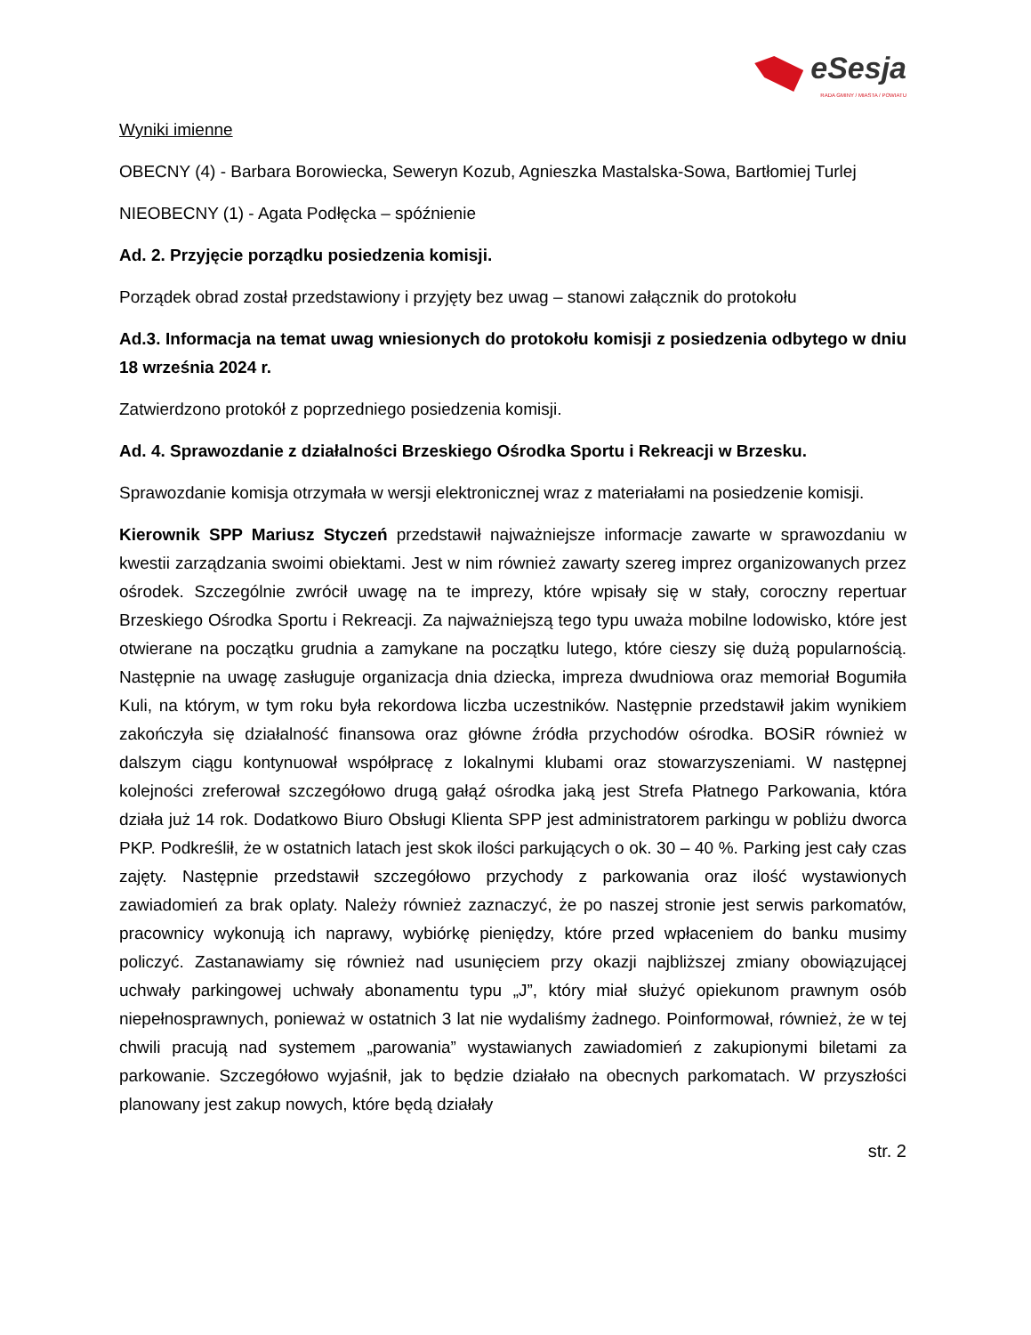eSesja
RADA GMINY / MIASTA / POWIATU
Wyniki imienne
OBECNY (4) - Barbara Borowiecka, Seweryn Kozub, Agnieszka Mastalska-Sowa, Bartłomiej Turlej
NIEOBECNY (1) - Agata Podłęcka – spóźnienie
Ad. 2. Przyjęcie porządku posiedzenia komisji.
Porządek obrad został przedstawiony i przyjęty bez uwag – stanowi załącznik do protokołu
Ad.3. Informacja na temat uwag wniesionych do protokołu komisji z posiedzenia odbytego w dniu 18 września 2024 r.
Zatwierdzono protokół z poprzedniego posiedzenia komisji.
Ad. 4. Sprawozdanie z działalności Brzeskiego Ośrodka Sportu i Rekreacji w Brzesku.
Sprawozdanie komisja otrzymała w wersji elektronicznej wraz z materiałami na posiedzenie komisji.
Kierownik SPP Mariusz Styczeń przedstawił najważniejsze informacje zawarte w sprawozdaniu w kwestii zarządzania swoimi obiektami. Jest w nim również zawarty szereg imprez organizowanych przez ośrodek. Szczególnie zwrócił uwagę na te imprezy, które wpisały się w stały, coroczny repertuar Brzeskiego Ośrodka Sportu i Rekreacji. Za najważniejszą tego typu uważa mobilne lodowisko, które jest otwierane na początku grudnia a zamykane na początku lutego, które cieszy się dużą popularnością. Następnie na uwagę zasługuje organizacja dnia dziecka, impreza dwudniowa oraz memoriał Bogumiła Kuli, na którym, w tym roku była rekordowa liczba uczestników. Następnie przedstawił jakim wynikiem zakończyła się działalność finansowa oraz główne źródła przychodów ośrodka. BOSiR również w dalszym ciągu kontynuował współpracę z lokalnymi klubami oraz stowarzyszeniami. W następnej kolejności zreferował szczegółowo drugą gałąź ośrodka jaką jest Strefa Płatnego Parkowania, która działa już 14 rok. Dodatkowo Biuro Obsługi Klienta SPP jest administratorem parkingu w pobliżu dworca PKP. Podkreślił, że w ostatnich latach jest skok ilości parkujących o ok. 30 – 40 %. Parking jest cały czas zajęty. Następnie przedstawił szczegółowo przychody z parkowania oraz ilość wystawionych zawiadomień za brak oplaty. Należy również zaznaczyć, że po naszej stronie jest serwis parkomatów, pracownicy wykonują ich naprawy, wybiórkę pieniędzy, które przed wpłaceniem do banku musimy policzyć. Zastanawiamy się również nad usunięciem przy okazji najbliższej zmiany obowiązującej uchwały parkingowej uchwały abonamentu typu „J”, który miał służyć opiekunom prawnym osób niepełnosprawnych, ponieważ w ostatnich 3 lat nie wydaliśmy żadnego. Poinformował, również, że w tej chwili pracują nad systemem „parowania” wystawianych zawiadomień z zakupionymi biletami za parkowanie. Szczegółowo wyjaśnił, jak to będzie działało na obecnych parkomatach. W przyszłości planowany jest zakup nowych, które będą działały
str. 2